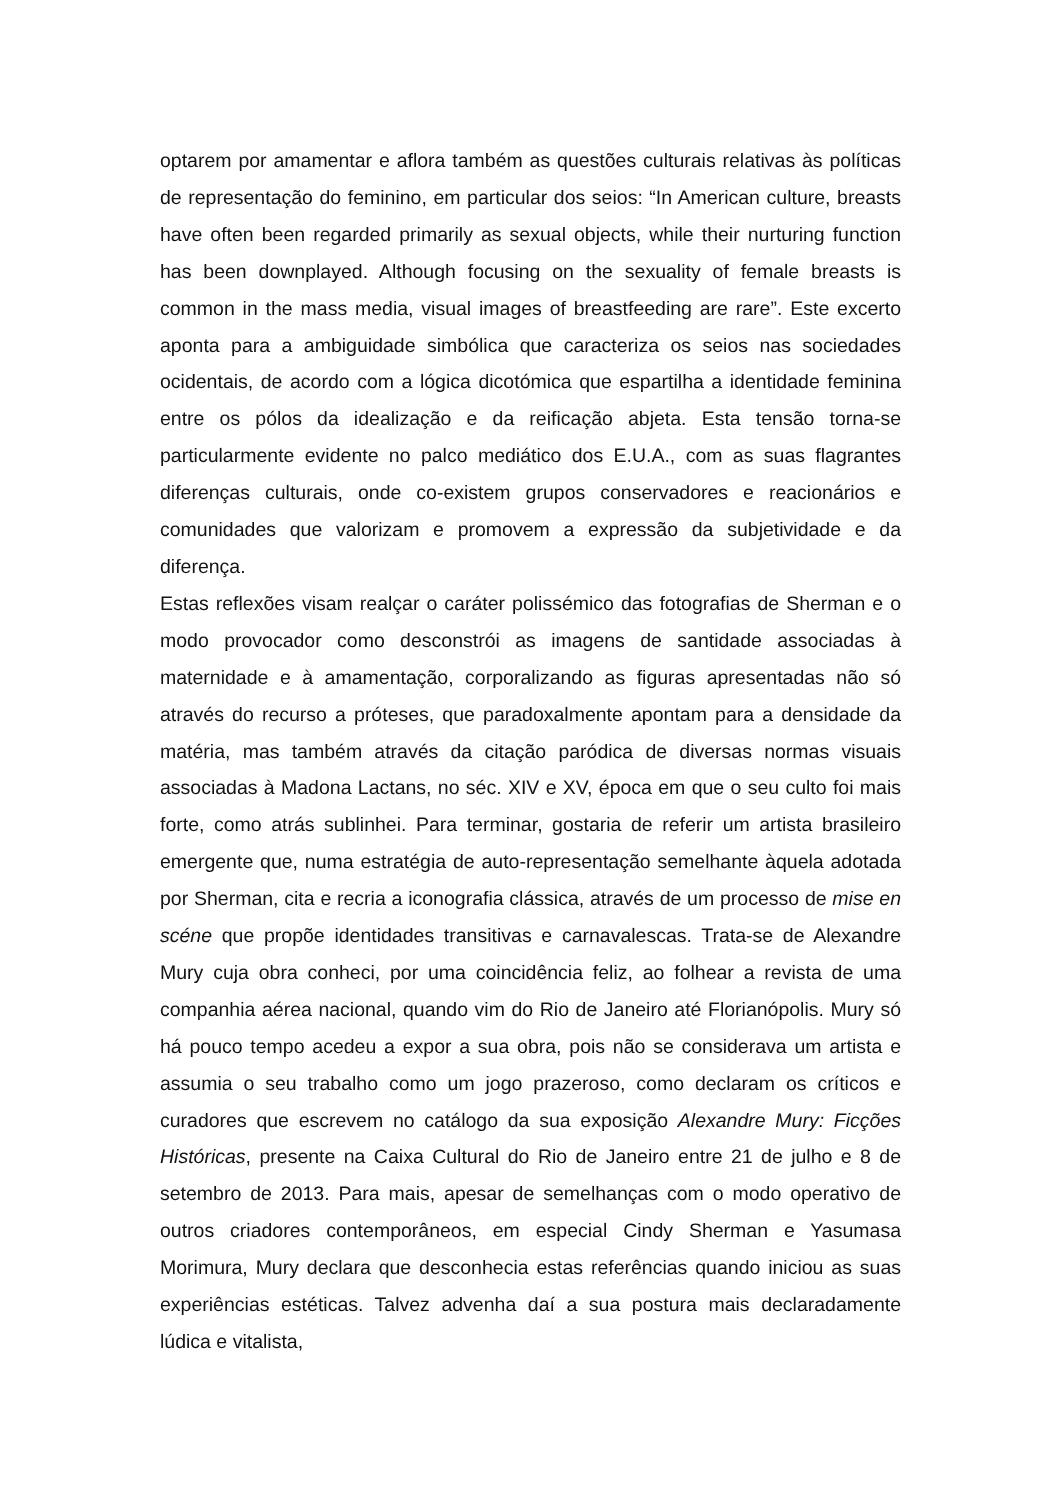optarem por amamentar e aflora também as questões culturais relativas às políticas de representação do feminino, em particular dos seios: “In American culture, breasts have often been regarded primarily as sexual objects, while their nurturing function has been downplayed. Although focusing on the sexuality of female breasts is common in the mass media, visual images of breastfeeding are rare”. Este excerto aponta para a ambiguidade simbólica que caracteriza os seios nas sociedades ocidentais, de acordo com a lógica dicotómica que espartilha a identidade feminina entre os pólos da idealização e da reificação abjeta. Esta tensão torna-se particularmente evidente no palco mediático dos E.U.A., com as suas flagrantes diferenças culturais, onde co-existem grupos conservadores e reacionários e comunidades que valorizam e promovem a expressão da subjetividade e da diferença.
Estas reflexões visam realçar o caráter polissémico das fotografias de Sherman e o modo provocador como desconstrói as imagens de santidade associadas à maternidade e à amamentação, corporalizando as figuras apresentadas não só através do recurso a próteses, que paradoxalmente apontam para a densidade da matéria, mas também através da citação paródica de diversas normas visuais associadas à Madona Lactans, no séc. XIV e XV, época em que o seu culto foi mais forte, como atrás sublinhei. Para terminar, gostaria de referir um artista brasileiro emergente que, numa estratégia de auto-representação semelhante àquela adotada por Sherman, cita e recria a iconografia clássica, através de um processo de mise en scéne que propõe identidades transitivas e carnavalescas. Trata-se de Alexandre Mury cuja obra conheci, por uma coincidência feliz, ao folhear a revista de uma companhia aérea nacional, quando vim do Rio de Janeiro até Florianópolis. Mury só há pouco tempo acedeu a expor a sua obra, pois não se considerava um artista e assumia o seu trabalho como um jogo prazeroso, como declaram os críticos e curadores que escrevem no catálogo da sua exposição Alexandre Mury: Ficções Históricas, presente na Caixa Cultural do Rio de Janeiro entre 21 de julho e 8 de setembro de 2013. Para mais, apesar de semelhanças com o modo operativo de outros criadores contemporâneos, em especial Cindy Sherman e Yasumasa Morimura, Mury declara que desconhecia estas referências quando iniciou as suas experiências estéticas. Talvez advenha daí a sua postura mais declaradamente lúdica e vitalista,